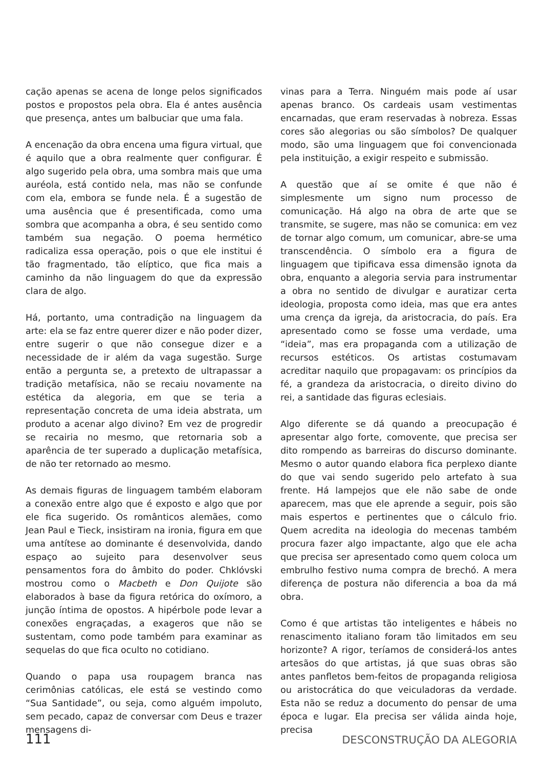cação apenas se acena de longe pelos significados postos e propostos pela obra. Ela é antes ausência que presença, antes um balbuciar que uma fala.
A encenação da obra encena uma figura virtual, que é aquilo que a obra realmente quer configurar. É algo sugerido pela obra, uma sombra mais que uma auréola, está contido nela, mas não se confunde com ela, embora se funde nela. É a sugestão de uma ausência que é presentificada, como uma sombra que acompanha a obra, é seu sentido como também sua negação. O poema hermético radicaliza essa operação, pois o que ele institui é tão fragmentado, tão elíptico, que fica mais a caminho da não linguagem do que da expressão clara de algo.
Há, portanto, uma contradição na linguagem da arte: ela se faz entre querer dizer e não poder dizer, entre sugerir o que não consegue dizer e a necessidade de ir além da vaga sugestão. Surge então a pergunta se, a pretexto de ultrapassar a tradição metafísica, não se recaiu novamente na estética da alegoria, em que se teria a representação concreta de uma ideia abstrata, um produto a acenar algo divino? Em vez de progredir se recairia no mesmo, que retornaria sob a aparência de ter superado a duplicação metafísica, de não ter retornado ao mesmo.
As demais figuras de linguagem também elaboram a conexão entre algo que é exposto e algo que por ele fica sugerido. Os românticos alemães, como Jean Paul e Tieck, insistiram na ironia, figura em que uma antítese ao dominante é desenvolvida, dando espaço ao sujeito para desenvolver seus pensamentos fora do âmbito do poder. Chklóvski mostrou como o Macbeth e Don Quijote são elaborados à base da figura retórica do oxímoro, a junção íntima de opostos. A hipérbole pode levar a conexões engraçadas, a exageros que não se sustentam, como pode também para examinar as sequelas do que fica oculto no cotidiano.
Quando o papa usa roupagem branca nas cerimônias católicas, ele está se vestindo como “Sua Santidade”, ou seja, como alguém impoluto, sem pecado, capaz de conversar com Deus e trazer mensagens di-
vinas para a Terra. Ninguém mais pode aí usar apenas branco. Os cardeais usam vestimentas encarnadas, que eram reservadas à nobreza. Essas cores são alegorias ou são símbolos? De qualquer modo, são uma linguagem que foi convencionada pela instituição, a exigir respeito e submissão.
A questão que aí se omite é que não é simplesmente um signo num processo de comunicação. Há algo na obra de arte que se transmite, se sugere, mas não se comunica: em vez de tornar algo comum, um comunicar, abre-se uma transcendência. O símbolo era a figura de linguagem que tipificava essa dimensão ignota da obra, enquanto a alegoria servia para instrumentar a obra no sentido de divulgar e auratizar certa ideologia, proposta como ideia, mas que era antes uma crença da igreja, da aristocracia, do país. Era apresentado como se fosse uma verdade, uma “ideia”, mas era propaganda com a utilização de recursos estéticos. Os artistas costumavam acreditar naquilo que propagavam: os princípios da fé, a grandeza da aristocracia, o direito divino do rei, a santidade das figuras eclesiais.
Algo diferente se dá quando a preocupação é apresentar algo forte, comovente, que precisa ser dito rompendo as barreiras do discurso dominante. Mesmo o autor quando elabora fica perplexo diante do que vai sendo sugerido pelo artefato à sua frente. Há lampejos que ele não sabe de onde aparecem, mas que ele aprende a seguir, pois são mais espertos e pertinentes que o cálculo frio. Quem acredita na ideologia do mecenas também procura fazer algo impactante, algo que ele acha que precisa ser apresentado como quem coloca um embrulho festivo numa compra de brechó. A mera diferença de postura não diferencia a boa da má obra.
Como é que artistas tão inteligentes e hábeis no renascimento italiano foram tão limitados em seu horizonte? A rigor, teríamos de considerá-los antes artesãos do que artistas, já que suas obras são antes panfletos bem-feitos de propaganda religiosa ou aristocrática do que veiculadoras da verdade. Esta não se reduz a documento do pensar de uma época e lugar. Ela precisa ser válida ainda hoje, precisa
111 DESCONSTRUÇÃO DA ALEGORIA